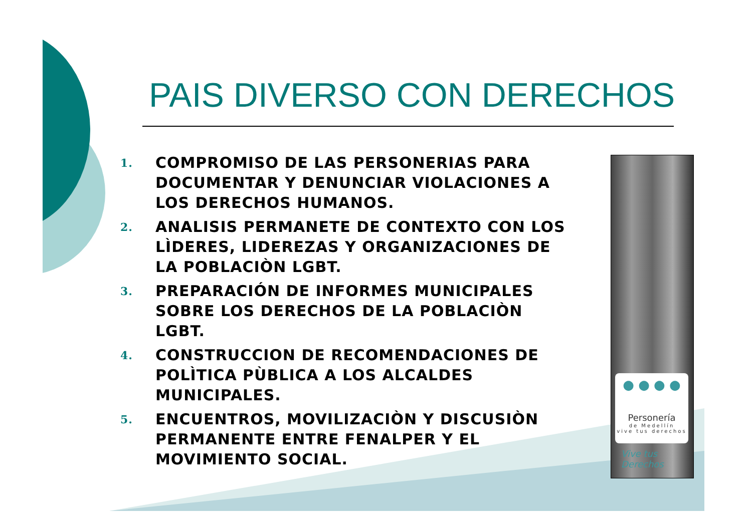PAIS DIVERSO CON DERECHOS
1. COMPROMISO DE LAS PERSONERIAS PARA DOCUMENTAR Y DENUNCIAR VIOLACIONES A LOS DERECHOS HUMANOS.
2. ANALISIS PERMANETE DE CONTEXTO CON LOS LÌDERES, LIDEREZAS Y ORGANIZACIONES DE LA POBLACIÒN LGBT.
3. PREPARACIÓN DE INFORMES MUNICIPALES SOBRE LOS DERECHOS DE LA POBLACIÒN LGBT.
4. CONSTRUCCION DE RECOMENDACIONES DE POLÌTICA PÙBLICA A LOS ALCALDES MUNICIPALES.
5. ENCUENTROS, MOVILIZACIÒN Y DISCUSIÒN PERMANENTE ENTRE FENALPER Y EL MOVIMIENTO SOCIAL.
● ● ● ●
Personería
de Medellín
vive tus derechos
Vive tus
Derechos